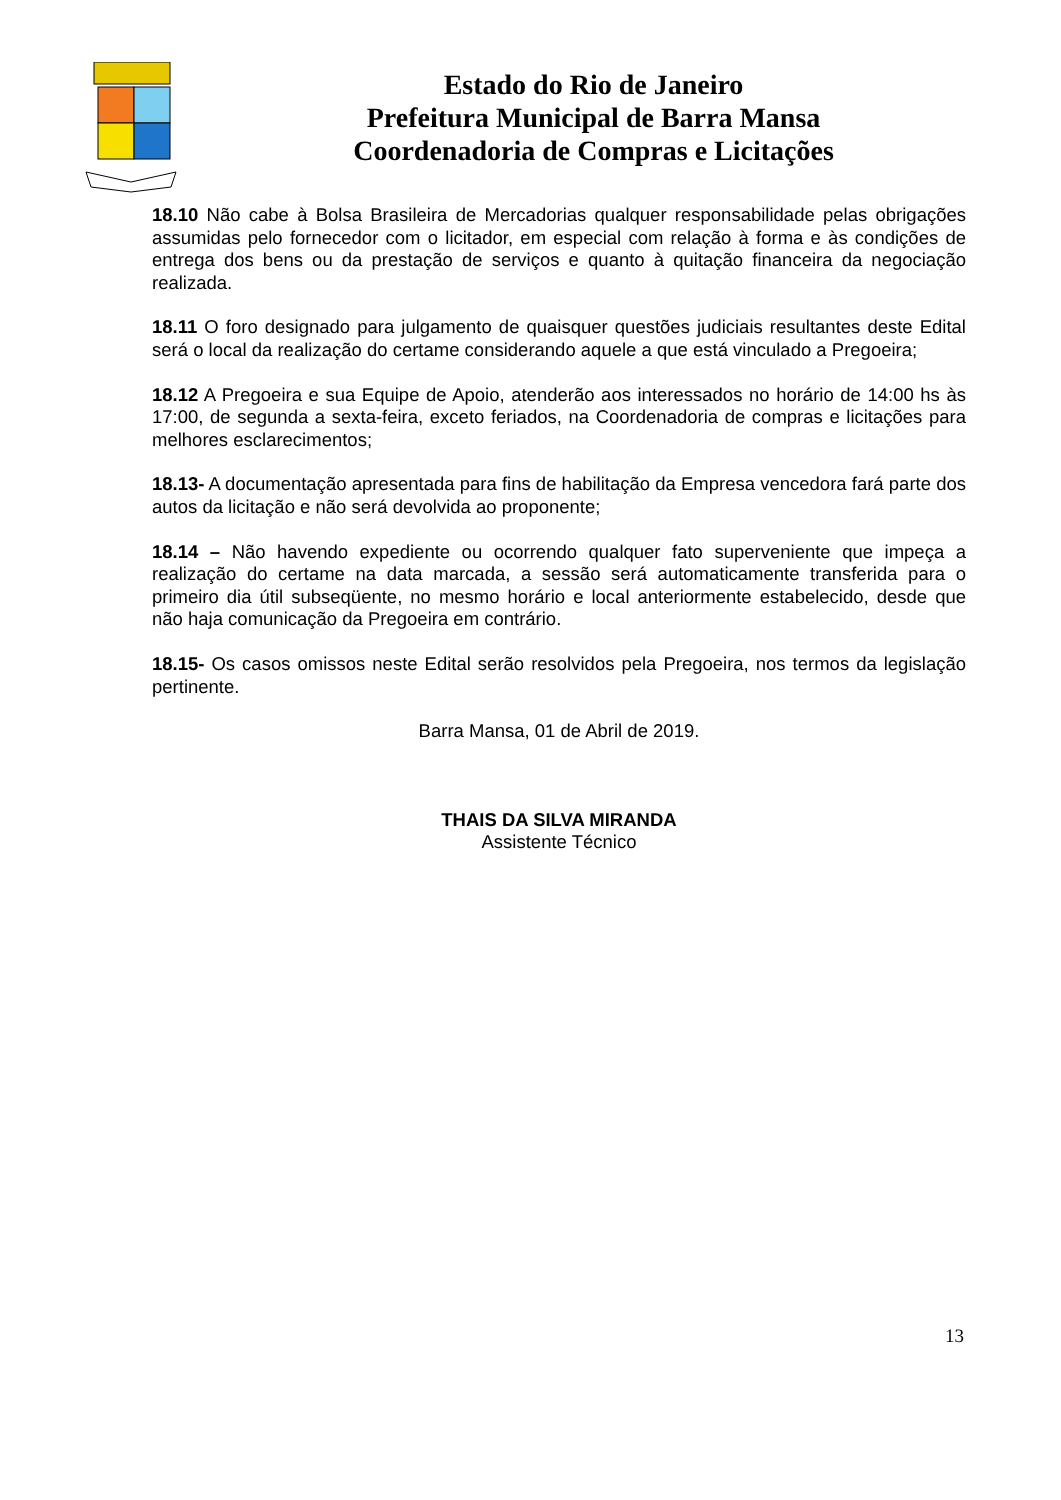Estado do Rio de Janeiro
Prefeitura Municipal de Barra Mansa
Coordenadoria de Compras e Licitações
18.10 Não cabe à Bolsa Brasileira de Mercadorias qualquer responsabilidade pelas obrigações assumidas pelo fornecedor com o licitador, em especial com relação à forma e às condições de entrega dos bens ou da prestação de serviços e quanto à quitação financeira da negociação realizada.
18.11 O foro designado para julgamento de quaisquer questões judiciais resultantes deste Edital será o local da realização do certame considerando aquele a que está vinculado a Pregoeira;
18.12 A Pregoeira e sua Equipe de Apoio, atenderão aos interessados no horário de 14:00 hs às 17:00, de segunda a sexta-feira, exceto feriados, na Coordenadoria de compras e licitações para melhores esclarecimentos;
18.13- A documentação apresentada para fins de habilitação da Empresa vencedora fará parte dos autos da licitação e não será devolvida ao proponente;
18.14 – Não havendo expediente ou ocorrendo qualquer fato superveniente que impeça a realização do certame na data marcada, a sessão será automaticamente transferida para o primeiro dia útil subseqüente, no mesmo horário e local anteriormente estabelecido, desde que não haja comunicação da Pregoeira em contrário.
18.15- Os casos omissos neste Edital serão resolvidos pela Pregoeira, nos termos da legislação pertinente.
Barra Mansa, 01 de Abril de 2019.
THAIS DA SILVA MIRANDA
Assistente Técnico
13